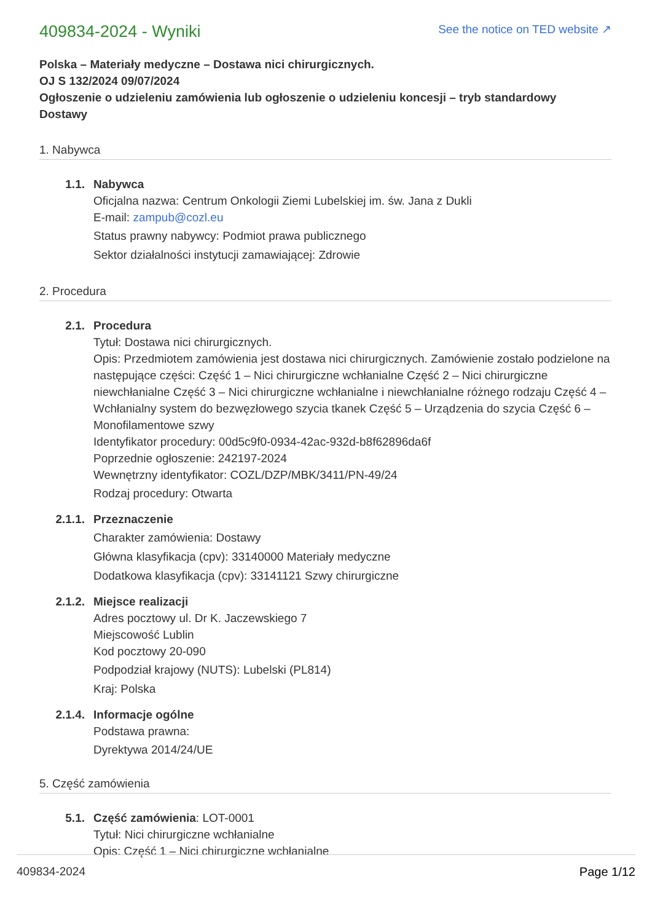409834-2024 - Wyniki
See the notice on TED website ↗
Polska – Materiały medyczne – Dostawa nici chirurgicznych.
OJ S 132/2024 09/07/2024
Ogłoszenie o udzieleniu zamówienia lub ogłoszenie o udzieleniu koncesji – tryb standardowy
Dostawy
1. Nabywca
1.1. Nabywca
Oficjalna nazwa: Centrum Onkologii Ziemi Lubelskiej im. św. Jana z Dukli
E-mail: zampub@cozl.eu
Status prawny nabywcy: Podmiot prawa publicznego
Sektor działalności instytucji zamawiającej: Zdrowie
2. Procedura
2.1. Procedura
Tytuł: Dostawa nici chirurgicznych.
Opis: Przedmiotem zamówienia jest dostawa nici chirurgicznych. Zamówienie zostało podzielone na następujące części: Część 1 – Nici chirurgiczne wchłanialne Część 2 – Nici chirurgiczne niewchłanialne Część 3 – Nici chirurgiczne wchłanialne i niewchłanialne różnego rodzaju Część 4 – Wchłanialny system do bezwęzłowego szycia tkanek Część 5 – Urządzenia do szycia Część 6 – Monofilamentowe szwy
Identyfikator procedury: 00d5c9f0-0934-42ac-932d-b8f62896da6f
Poprzednie ogłoszenie: 242197-2024
Wewnętrzny identyfikator: COZL/DZP/MBK/3411/PN-49/24
Rodzaj procedury: Otwarta
2.1.1. Przeznaczenie
Charakter zamówienia: Dostawy
Główna klasyfikacja (cpv): 33140000 Materiały medyczne
Dodatkowa klasyfikacja (cpv): 33141121 Szwy chirurgiczne
2.1.2. Miejsce realizacji
Adres pocztowy ul. Dr K. Jaczewskiego 7
Miejscowość Lublin
Kod pocztowy 20-090
Podpodział krajowy (NUTS): Lubelski (PL814)
Kraj: Polska
2.1.4. Informacje ogólne
Podstawa prawna:
Dyrektywa 2014/24/UE
5. Część zamówienia
5.1. Część zamówienia: LOT-0001
Tytuł: Nici chirurgiczne wchłanialne
Opis: Część 1 – Nici chirurgiczne wchłanialne
409834-2024 Page 1/12